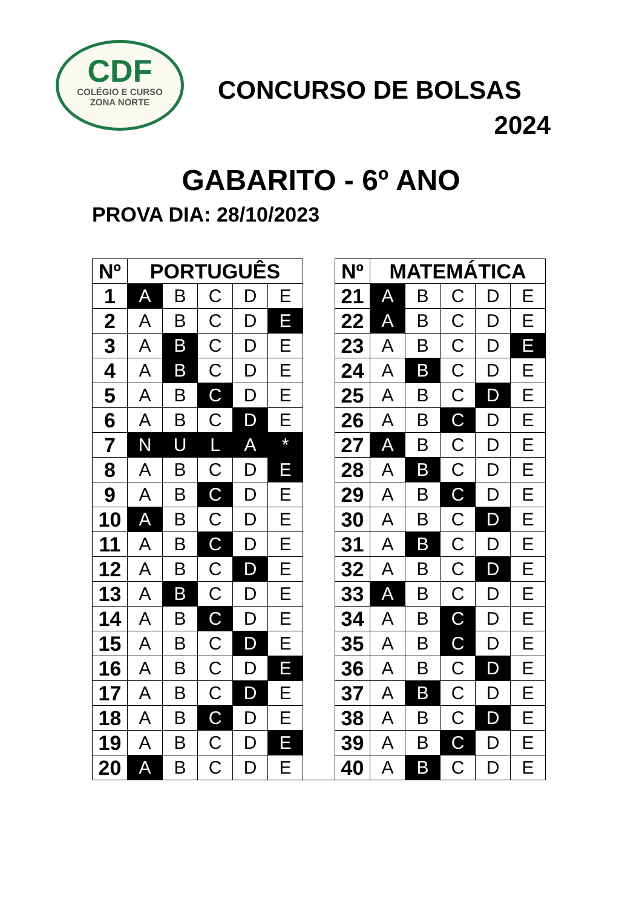CDF
COLÉGIO E CURSO
ZONA NORTE
CONCURSO DE BOLSAS
2024
GABARITO - 6º ANO
PROVA DIA: 28/10/2023
| Nº | PORTUGUÊS | | | | | | Nº | MATEMÁTICA | | | | |
| 1 | A | B | C | D | E | | 21 | A | B | C | D | E |
| 2 | A | B | C | D | E | | 22 | A | B | C | D | E |
| 3 | A | B | C | D | E | | 23 | A | B | C | D | E |
| 4 | A | B | C | D | E | | 24 | A | B | C | D | E |
| 5 | A | B | C | D | E | | 25 | A | B | C | D | E |
| 6 | A | B | C | D | E | | 26 | A | B | C | D | E |
| 7 | N | U | L | A | * | | 27 | A | B | C | D | E |
| 8 | A | B | C | D | E | | 28 | A | B | C | D | E |
| 9 | A | B | C | D | E | | 29 | A | B | C | D | E |
| 10 | A | B | C | D | E | | 30 | A | B | C | D | E |
| 11 | A | B | C | D | E | | 31 | A | B | C | D | E |
| 12 | A | B | C | D | E | | 32 | A | B | C | D | E |
| 13 | A | B | C | D | E | | 33 | A | B | C | D | E |
| 14 | A | B | C | D | E | | 34 | A | B | C | D | E |
| 15 | A | B | C | D | E | | 35 | A | B | C | D | E |
| 16 | A | B | C | D | E | | 36 | A | B | C | D | E |
| 17 | A | B | C | D | E | | 37 | A | B | C | D | E |
| 18 | A | B | C | D | E | | 38 | A | B | C | D | E |
| 19 | A | B | C | D | E | | 39 | A | B | C | D | E |
| 20 | A | B | C | D | E | | 40 | A | B | C | D | E |